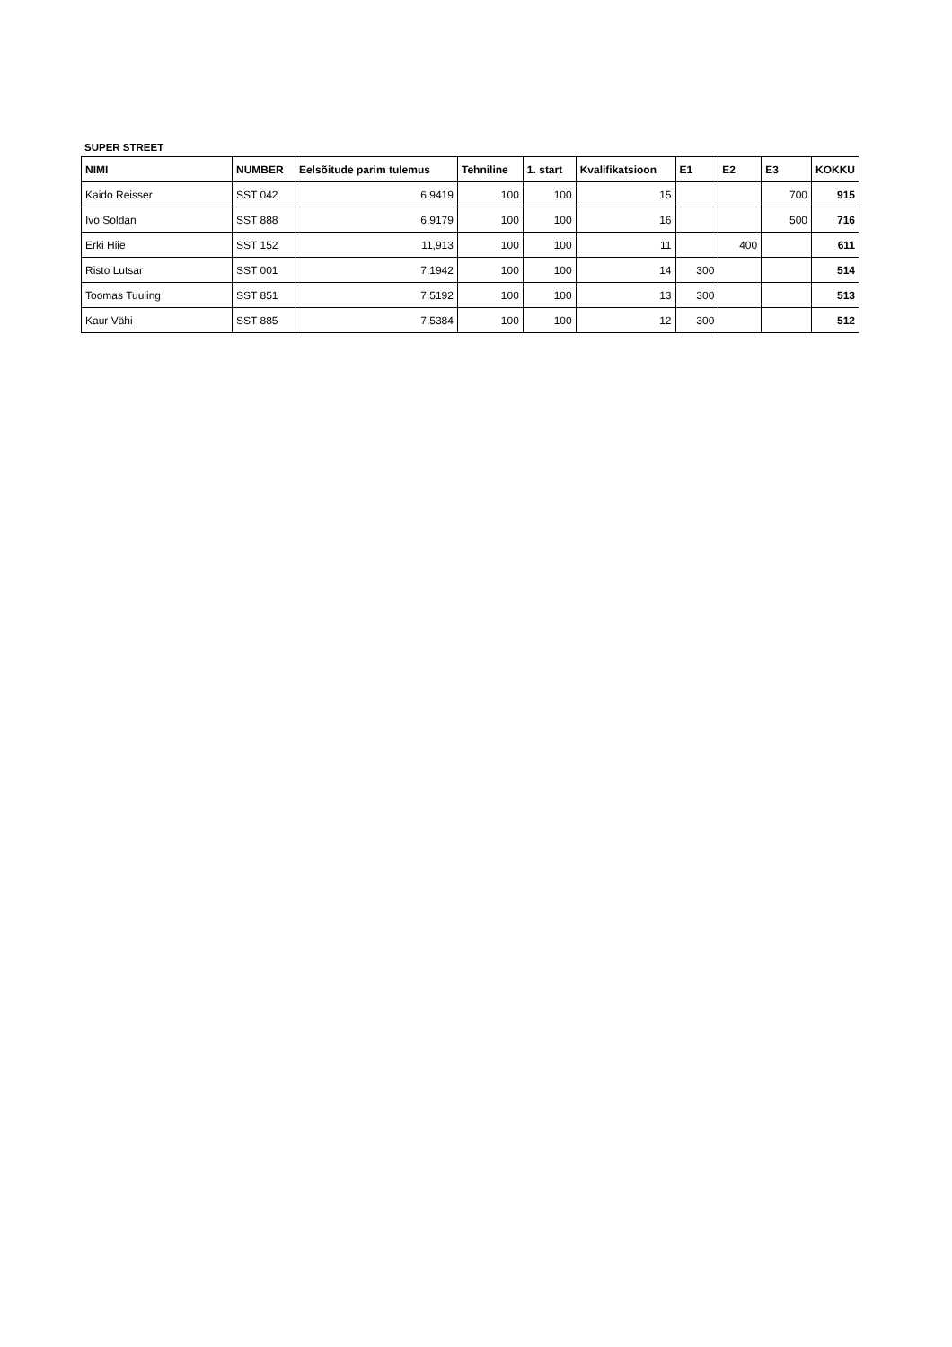SUPER STREET
| NIMI | NUMBER | Eelsõitude parim tulemus | Tehniline | 1. start | Kvalifikatsioon | E1 | E2 | E3 | KOKKU |
| --- | --- | --- | --- | --- | --- | --- | --- | --- | --- |
| Kaido Reisser | SST 042 | 6,9419 | 100 | 100 | 15 | | | 700 | 915 |
| Ivo Soldan | SST 888 | 6,9179 | 100 | 100 | 16 | | | 500 | 716 |
| Erki Hiie | SST 152 | 11,913 | 100 | 100 | 11 | | 400 | | 611 |
| Risto Lutsar | SST 001 | 7,1942 | 100 | 100 | 14 | 300 | | | 514 |
| Toomas Tuuling | SST 851 | 7,5192 | 100 | 100 | 13 | 300 | | | 513 |
| Kaur Vähi | SST 885 | 7,5384 | 100 | 100 | 12 | 300 | | | 512 |